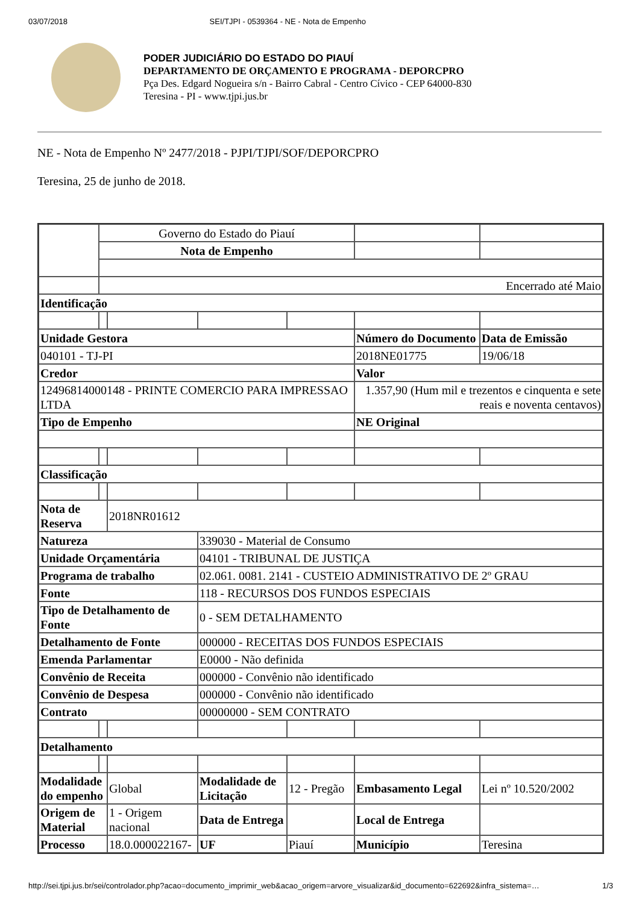03/07/2018 SEI/TJPI - 0539364 - NE - Nota de Empenho
PODER JUDICIÁRIO DO ESTADO DO PIAUÍ
DEPARTAMENTO DE ORÇAMENTO E PROGRAMA - DEPORCPRO
Pça Des. Edgard Nogueira s/n - Bairro Cabral - Centro Cívico - CEP 64000-830
Teresina - PI - www.tjpi.jus.br
NE - Nota de Empenho Nº 2477/2018 - PJPI/TJPI/SOF/DEPORCPRO
Teresina, 25 de junho de 2018.
| | Governo do Estado do Piauí | | | | | |
| | Nota de Empenho | | | | | |
| | Encerrado até Maio | | | | | |
| Identificação | | | | | | |
| Unidade Gestora | | | | | Número do Documento | Data de Emissão |
| 040101 - TJ-PI | | | | | 2018NE01775 | 19/06/18 |
| Credor | | | | | Valor | |
| 12496814000148 - PRINTE COMERCIO PARA IMPRESSAO LTDA | | | | | 1.357,90 (Hum mil e trezentos e cinquenta e sete reais e noventa centavos) | |
| Tipo de Empenho | | | | | NE Original | |
| Classificação | | | | | | |
| Nota de Reserva | | 2018NR01612 | | | | |
| Natureza | | | 339030 - Material de Consumo | | | |
| Unidade Orçamentária | | | 04101 - TRIBUNAL DE JUSTIÇA | | | |
| Programa de trabalho | | | 02.061. 0081. 2141 - CUSTEIO ADMINISTRATIVO DE 2º GRAU | | | |
| Fonte | | | 118 - RECURSOS DOS FUNDOS ESPECIAIS | | | |
| Tipo de Detalhamento de Fonte | | | 0 - SEM DETALHAMENTO | | | |
| Detalhamento de Fonte | | | 000000 - RECEITAS DOS FUNDOS ESPECIAIS | | | |
| Emenda Parlamentar | | | E0000 - Não definida | | | |
| Convênio de Receita | | | 000000 - Convênio não identificado | | | |
| Convênio de Despesa | | | 000000 - Convênio não identificado | | | |
| Contrato | | | 00000000 - SEM CONTRATO | | | |
| Detalhamento | | | | | | |
| Modalidade do empenho | | Global | Modalidade de Licitação | 12 - Pregão | Embasamento Legal | Lei nº 10.520/2002 |
| Origem de Material | | 1 - Origem nacional | Data de Entrega | | Local de Entrega | |
| Processo | | 18.0.000022167- | UF | Piauí | Município | Teresina |
http://sei.tjpi.jus.br/sei/controlador.php?acao=documento_imprimir_web&acao_origem=arvore_visualizar&id_documento=622692&infra_sistema=… 1/3